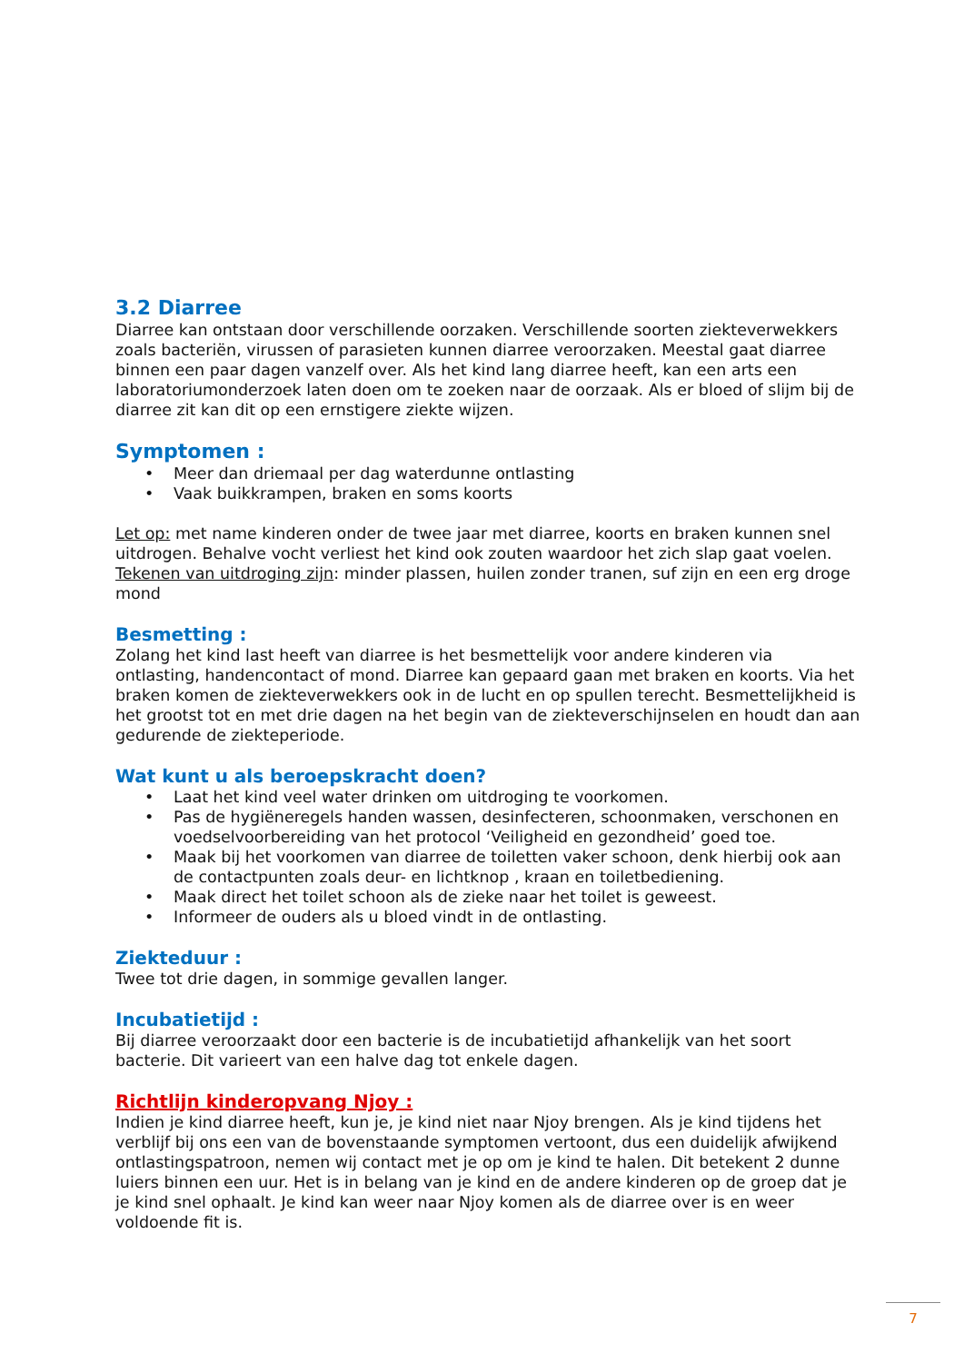3.2 Diarree
Diarree kan ontstaan door verschillende oorzaken. Verschillende soorten ziekteverwekkers zoals bacteriën, virussen of parasieten kunnen diarree veroorzaken. Meestal gaat diarree binnen een paar dagen vanzelf over. Als het kind lang diarree heeft, kan een arts een laboratoriumonderzoek laten doen om te zoeken naar de oorzaak. Als er bloed of slijm bij de diarree zit kan dit op een ernstigere ziekte wijzen.
Symptomen :
• Meer dan driemaal per dag waterdunne ontlasting
• Vaak buikkrampen, braken en soms koorts
Let op: met name kinderen onder de twee jaar met diarree, koorts en braken kunnen snel uitdrogen. Behalve vocht verliest het kind ook zouten waardoor het zich slap gaat voelen.
Tekenen van uitdroging zijn: minder plassen, huilen zonder tranen, suf zijn en een erg droge mond
Besmetting :
Zolang het kind last heeft van diarree is het besmettelijk voor andere kinderen via ontlasting, handencontact of mond. Diarree kan gepaard gaan met braken en koorts. Via het braken komen de ziekteverwekkers ook in de lucht en op spullen terecht. Besmettelijkheid is het grootst tot en met drie dagen na het begin van de ziekteverschijnselen en houdt dan aan gedurende de ziekteperiode.
Wat kunt u als beroepskracht doen?
• Laat het kind veel water drinken om uitdroging te voorkomen.
• Pas de hygiëneregels handen wassen, desinfecteren, schoonmaken, verschonen en voedselvoorbereiding van het protocol ‘Veiligheid en gezondheid’ goed toe.
• Maak bij het voorkomen van diarree de toiletten vaker schoon, denk hierbij ook aan de contactpunten zoals deur- en lichtknop , kraan en toiletbediening.
• Maak direct het toilet schoon als de zieke naar het toilet is geweest.
• Informeer de ouders als u bloed vindt in de ontlasting.
Ziekteduur :
Twee tot drie dagen, in sommige gevallen langer.
Incubatietijd :
Bij diarree veroorzaakt door een bacterie is de incubatietijd afhankelijk van het soort bacterie. Dit varieert van een halve dag tot enkele dagen.
Richtlijn kinderopvang Njoy :
Indien je kind diarree heeft, kun je, je kind niet naar Njoy brengen. Als je kind tijdens het verblijf bij ons een van de bovenstaande symptomen vertoont, dus een duidelijk afwijkend ontlastingspatroon, nemen wij contact met je op om je kind te halen. Dit betekent 2 dunne luiers binnen een uur. Het is in belang van je kind en de andere kinderen op de groep dat je je kind snel ophaalt. Je kind kan weer naar Njoy komen als de diarree over is en weer voldoende fit is.
7